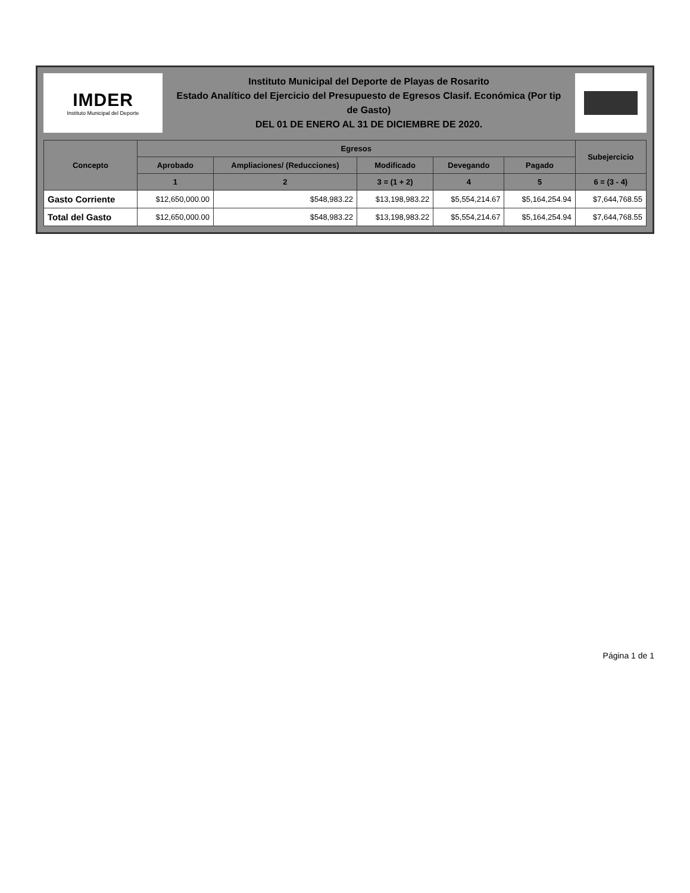IMDER
Instituto Municipal del Deporte
Instituto Municipal del Deporte de Playas de Rosarito
Estado Analítico del Ejercicio del Presupuesto de Egresos Clasif. Económica (Por tip de Gasto)
DEL 01 DE ENERO AL 31 DE DICIEMBRE DE 2020.
| Concepto | Egresos | | | | | Subejercicio |
| --- | --- | --- | --- | --- | --- | --- |
| | Aprobado | Ampliaciones/ (Reducciones) | Modificado | Devegando | Pagado | |
| | 1 | 2 | 3 = (1 + 2) | 4 | 5 | 6 = (3 - 4) |
| Gasto Corriente | $12,650,000.00 | $548,983.22 | $13,198,983.22 | $5,554,214.67 | $5,164,254.94 | $7,644,768.55 |
| Total del Gasto | $12,650,000.00 | $548,983.22 | $13,198,983.22 | $5,554,214.67 | $5,164,254.94 | $7,644,768.55 |
Página 1 de 1